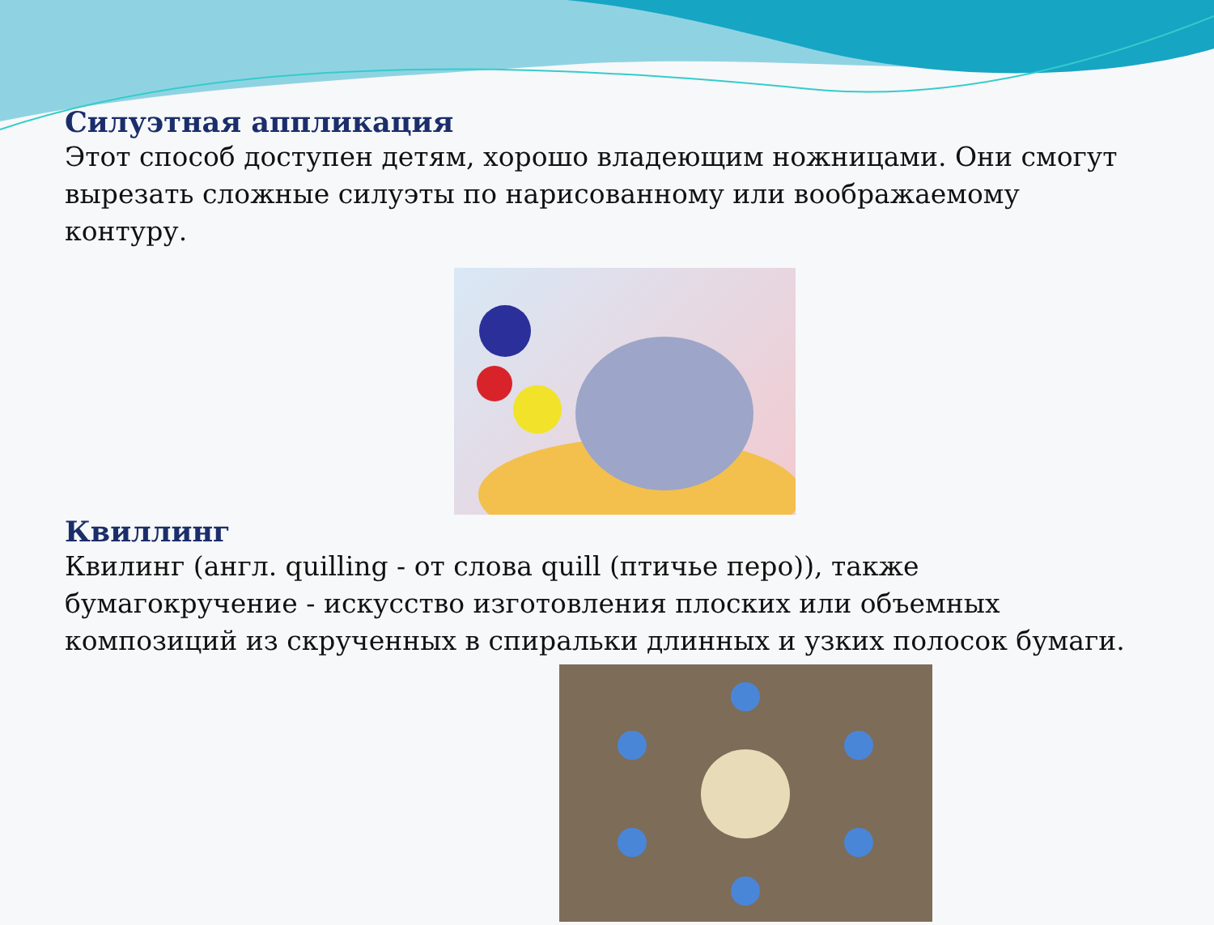Силуэтная аппликация
Этот способ доступен детям, хорошо владеющим ножницами. Они смогут вырезать сложные силуэты по нарисованному или воображаемому контуру.
Квиллинг
Квилинг (англ. quilling - от слова quill (птичье перо)), также бумагокручение - искусство изготовления плоских или объемных композиций из скрученных в спиральки длинных и узких полосок бумаги.